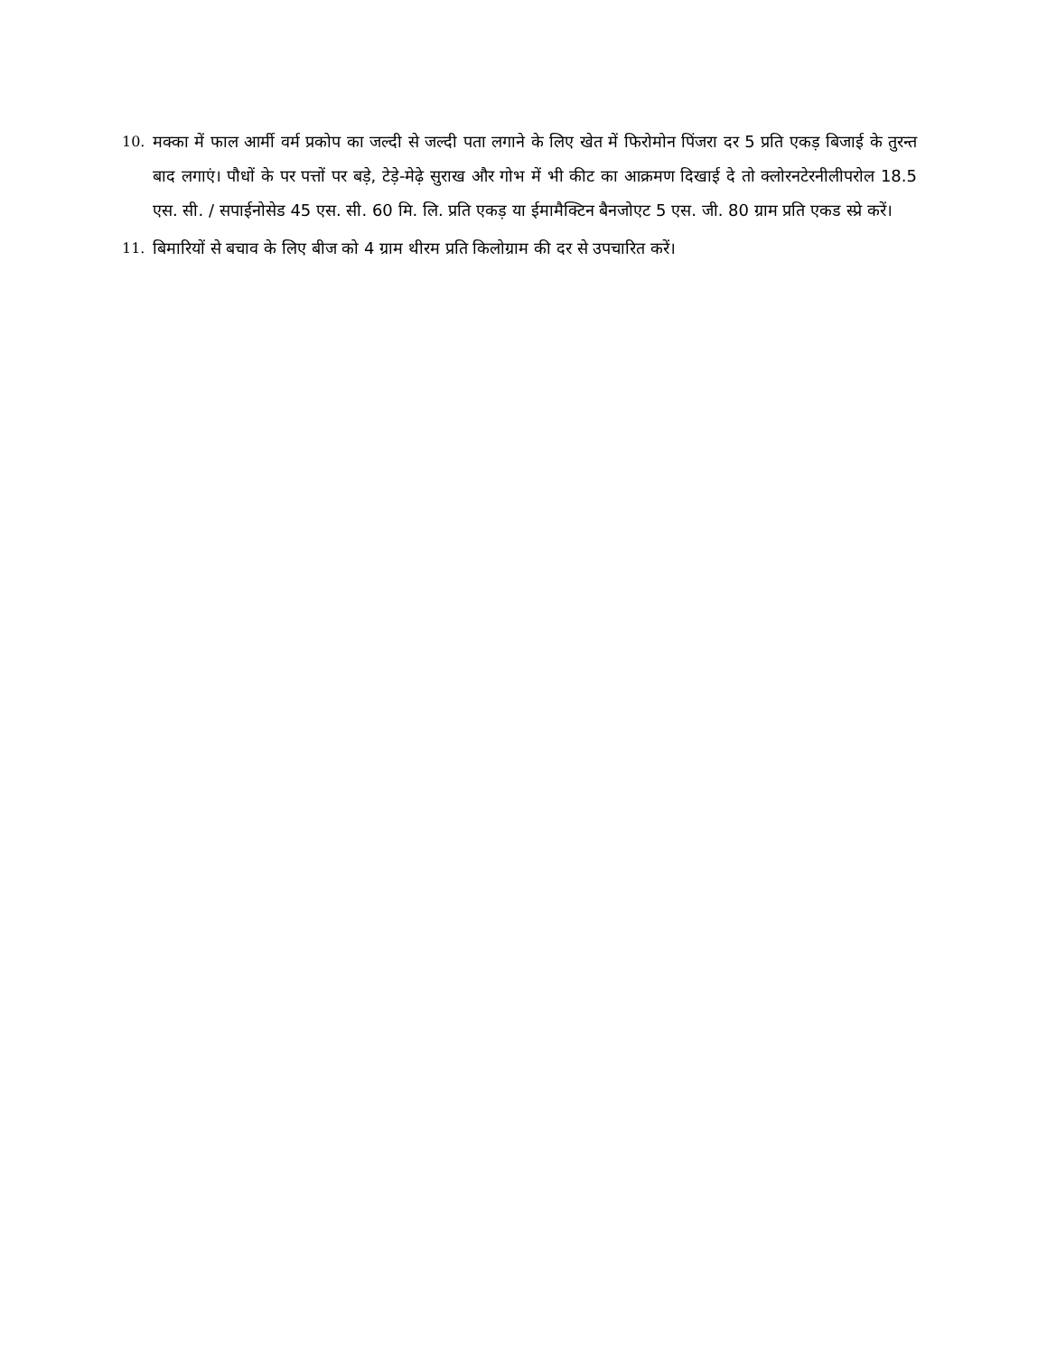10. मक्का में फाल आर्मी वर्म प्रकोप का जल्दी से जल्दी पता लगाने के लिए खेत में फिरोमोन पिंजरा दर 5 प्रति एकड़ बिजाई के तुरन्त बाद लगाएं। पौधों के पर पत्तों पर बड़े, टेड़े-मेढ़े सुराख और गोभ में भी कीट का आक्रमण दिखाई दे तो क्लोरनटेरनीलीपरोल 18.5 एस. सी. / सपाईनोसेड 45 एस. सी. 60 मि. लि. प्रति एकड़ या ईमामैक्टिन बैनजोएट 5 एस. जी. 80 ग्राम प्रति एकड स्प्रे करें।
11. बिमारियों से बचाव के लिए बीज को 4 ग्राम थीरम प्रति किलोग्राम की दर से उपचारित करें।